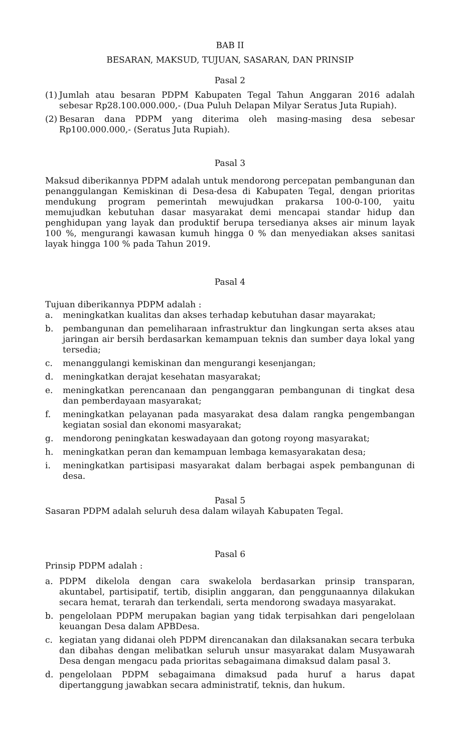BAB II
BESARAN, MAKSUD, TUJUAN, SASARAN, DAN PRINSIP
Pasal 2
(1) Jumlah atau besaran PDPM Kabupaten Tegal Tahun Anggaran 2016 adalah sebesar Rp28.100.000.000,- (Dua Puluh Delapan Milyar Seratus Juta Rupiah).
(2) Besaran dana PDPM yang diterima oleh masing-masing desa sebesar Rp100.000.000,- (Seratus Juta Rupiah).
Pasal 3
Maksud diberikannya PDPM adalah untuk mendorong percepatan pembangunan dan penanggulangan Kemiskinan di Desa-desa di Kabupaten Tegal, dengan prioritas mendukung program pemerintah mewujudkan prakarsa 100-0-100, yaitu memujudkan kebutuhan dasar masyarakat demi mencapai standar hidup dan penghidupan yang layak dan produktif berupa tersedianya akses air minum layak 100 %, mengurangi kawasan kumuh hingga 0 % dan menyediakan akses sanitasi layak hingga 100 % pada Tahun 2019.
Pasal 4
Tujuan diberikannya PDPM adalah :
a. meningkatkan kualitas dan akses terhadap kebutuhan dasar mayarakat;
b. pembangunan dan pemeliharaan infrastruktur dan lingkungan serta akses atau jaringan air bersih berdasarkan kemampuan teknis dan sumber daya lokal yang tersedia;
c. menanggulangi kemiskinan dan mengurangi kesenjangan;
d. meningkatkan derajat kesehatan masyarakat;
e. meningkatkan perencanaan dan penganggaran pembangunan di tingkat desa dan pemberdayaan masyarakat;
f. meningkatkan pelayanan pada masyarakat desa dalam rangka pengembangan kegiatan sosial dan ekonomi masyarakat;
g. mendorong peningkatan keswadayaan dan gotong royong masyarakat;
h. meningkatkan peran dan kemampuan lembaga kemasyarakatan desa;
i. meningkatkan partisipasi masyarakat dalam berbagai aspek pembangunan di desa.
Pasal 5
Sasaran PDPM adalah seluruh desa dalam wilayah Kabupaten Tegal.
Pasal 6
Prinsip PDPM adalah :
a. PDPM dikelola dengan cara swakelola berdasarkan prinsip transparan, akuntabel, partisipatif, tertib, disiplin anggaran, dan penggunaannya dilakukan secara hemat, terarah dan terkendali, serta mendorong swadaya masyarakat.
b. pengelolaan PDPM merupakan bagian yang tidak terpisahkan dari pengelolaan keuangan Desa dalam APBDesa.
c. kegiatan yang didanai oleh PDPM direncanakan dan dilaksanakan secara terbuka dan dibahas dengan melibatkan seluruh unsur masyarakat dalam Musyawarah Desa dengan mengacu pada prioritas sebagaimana dimaksud dalam pasal 3.
d. pengelolaan PDPM sebagaimana dimaksud pada huruf a harus dapat dipertanggung jawabkan secara administratif, teknis, dan hukum.